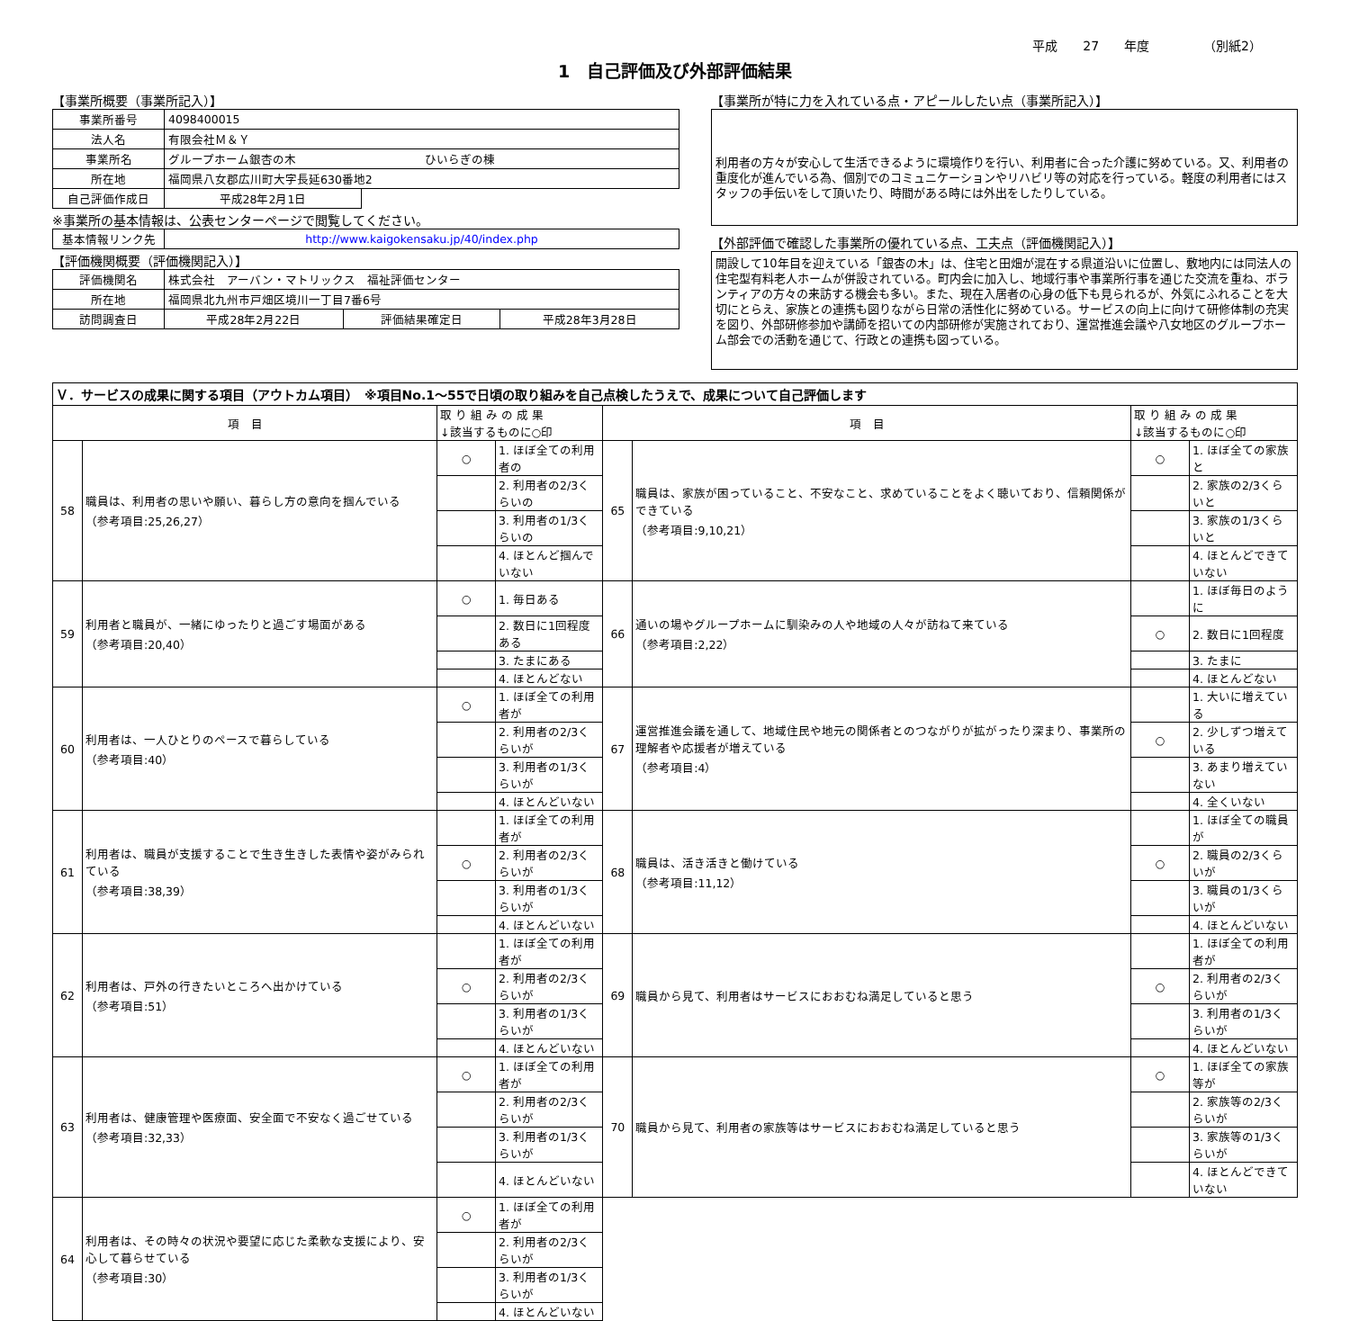平成　　27　　年度 （別紙2）
1　自己評価及び外部評価結果
【事業所概要（事業所記入）】
| 事業所番号 | 4098400015 | |
| 法人名 | 有限会社Ｍ＆Ｙ | |
| 事業所名 | グループホーム銀杏の木 ひいらぎの棟 | |
| 所在地 | 福岡県八女郡広川町大字長延630番地2 | |
| 自己評価作成日 | 平成28年2月1日 | |
※事業所の基本情報は、公表センターページで閲覧してください。
| 基本情報リンク先 | http://www.kaigokensaku.jp/40/index.php |
【評価機関概要（評価機関記入）】
| 評価機関名 | 株式会社 アーバン・マトリックス 福祉評価センター | | |
| 所在地 | 福岡県北九州市戸畑区境川一丁目7番6号 | | |
| 訪問調査日 | 平成28年2月22日 | 評価結果確定日 | 平成28年3月28日 |
【事業所が特に力を入れている点・アピールしたい点（事業所記入）】
利用者の方々が安心して生活できるように環境作りを行い、利用者に合った介護に努めている。又、利用者の重度化が進んでいる為、個別でのコミュニケーションやリハビリ等の対応を行っている。軽度の利用者にはスタッフの手伝いをして頂いたり、時間がある時には外出をしたりしている。
【外部評価で確認した事業所の優れている点、工夫点（評価機関記入）】
開設して10年目を迎えている「銀杏の木」は、住宅と田畑が混在する県道沿いに位置し、敷地内には同法人の住宅型有料老人ホームが併設されている。町内会に加入し、地域行事や事業所行事を通じた交流を重ね、ボランティアの方々の来訪する機会も多い。また、現在入居者の心身の低下も見られるが、外気にふれることを大切にとらえ、家族との連携も図りながら日常の活性化に努めている。サービスの向上に向けて研修体制の充実を図り、外部研修参加や講師を招いての内部研修が実施されており、運営推進会議や八女地区のグループホーム部会での活動を通じて、行政との連携も図っている。
| Ｖ．サービスの成果に関する項目（アウトカム項目） ※項目No.1～55で日頃の取り組みを自己点検したうえで、成果について自己評価します | | | | | | | |
| 項 目 | | 取 り 組 み の 成 果 ↓該当するものに○印 | | 項 目 | | 取 り 組 み の 成 果 ↓該当するものに○印 | |
| 58 | 職員は、利用者の思いや願い、暮らし方の意向を掴んでいる （参考項目:25,26,27） | ○ | 1. ほぼ全ての利用者の | 65 | 職員は、家族が困っていること、不安なこと、求めていることをよく聴いており、信頼関係ができている （参考項目:9,10,21） | ○ | 1. ほぼ全ての家族と |
| | | | 2. 利用者の2/3くらいの | | | | 2. 家族の2/3くらいと |
| | | | 3. 利用者の1/3くらいの | | | | 3. 家族の1/3くらいと |
| | | | 4. ほとんど掴んでいない | | | | 4. ほとんどできていない |
| 59 | 利用者と職員が、一緒にゆったりと過ごす場面がある （参考項目:20,40） | ○ | 1. 毎日ある | 66 | 通いの場やグループホームに馴染みの人や地域の人々が訪ねて来ている （参考項目:2,22） | | 1. ほぼ毎日のように |
| | | | 2. 数日に1回程度ある | | | ○ | 2. 数日に1回程度 |
| | | | 3. たまにある | | | | 3. たまに |
| | | | 4. ほとんどない | | | | 4. ほとんどない |
| 60 | 利用者は、一人ひとりのペースで暮らしている （参考項目:40） | ○ | 1. ほぼ全ての利用者が | 67 | 運営推進会議を通して、地域住民や地元の関係者とのつながりが拡がったり深まり、事業所の理解者や応援者が増えている （参考項目:4） | | 1. 大いに増えている |
| | | | 2. 利用者の2/3くらいが | | | ○ | 2. 少しずつ増えている |
| | | | 3. 利用者の1/3くらいが | | | | 3. あまり増えていない |
| | | | 4. ほとんどいない | | | | 4. 全くいない |
| 61 | 利用者は、職員が支援することで生き生きした表情や姿がみられている （参考項目:38,39） | | 1. ほぼ全ての利用者が | 68 | 職員は、活き活きと働けている （参考項目:11,12） | | 1. ほぼ全ての職員が |
| | | ○ | 2. 利用者の2/3くらいが | | | ○ | 2. 職員の2/3くらいが |
| | | | 3. 利用者の1/3くらいが | | | | 3. 職員の1/3くらいが |
| | | | 4. ほとんどいない | | | | 4. ほとんどいない |
| 62 | 利用者は、戸外の行きたいところへ出かけている （参考項目:51） | | 1. ほぼ全ての利用者が | 69 | 職員から見て、利用者はサービスにおおむね満足していると思う | | 1. ほぼ全ての利用者が |
| | | ○ | 2. 利用者の2/3くらいが | | | ○ | 2. 利用者の2/3くらいが |
| | | | 3. 利用者の1/3くらいが | | | | 3. 利用者の1/3くらいが |
| | | | 4. ほとんどいない | | | | 4. ほとんどいない |
| 63 | 利用者は、健康管理や医療面、安全面で不安なく過ごせている （参考項目:32,33） | ○ | 1. ほぼ全ての利用者が | 70 | 職員から見て、利用者の家族等はサービスにおおむね満足していると思う | ○ | 1. ほぼ全ての家族等が |
| | | | 2. 利用者の2/3くらいが | | | | 2. 家族等の2/3くらいが |
| | | | 3. 利用者の1/3くらいが | | | | 3. 家族等の1/3くらいが |
| | | | 4. ほとんどいない | | | | 4. ほとんどできていない |
| 64 | 利用者は、その時々の状況や要望に応じた柔軟な支援により、安心して暮らせている （参考項目:30） | ○ | 1. ほぼ全ての利用者が | | | | |
| | | | 2. 利用者の2/3くらいが | | | | |
| | | | 3. 利用者の1/3くらいが | | | | |
| | | | 4. ほとんどいない | | | | |